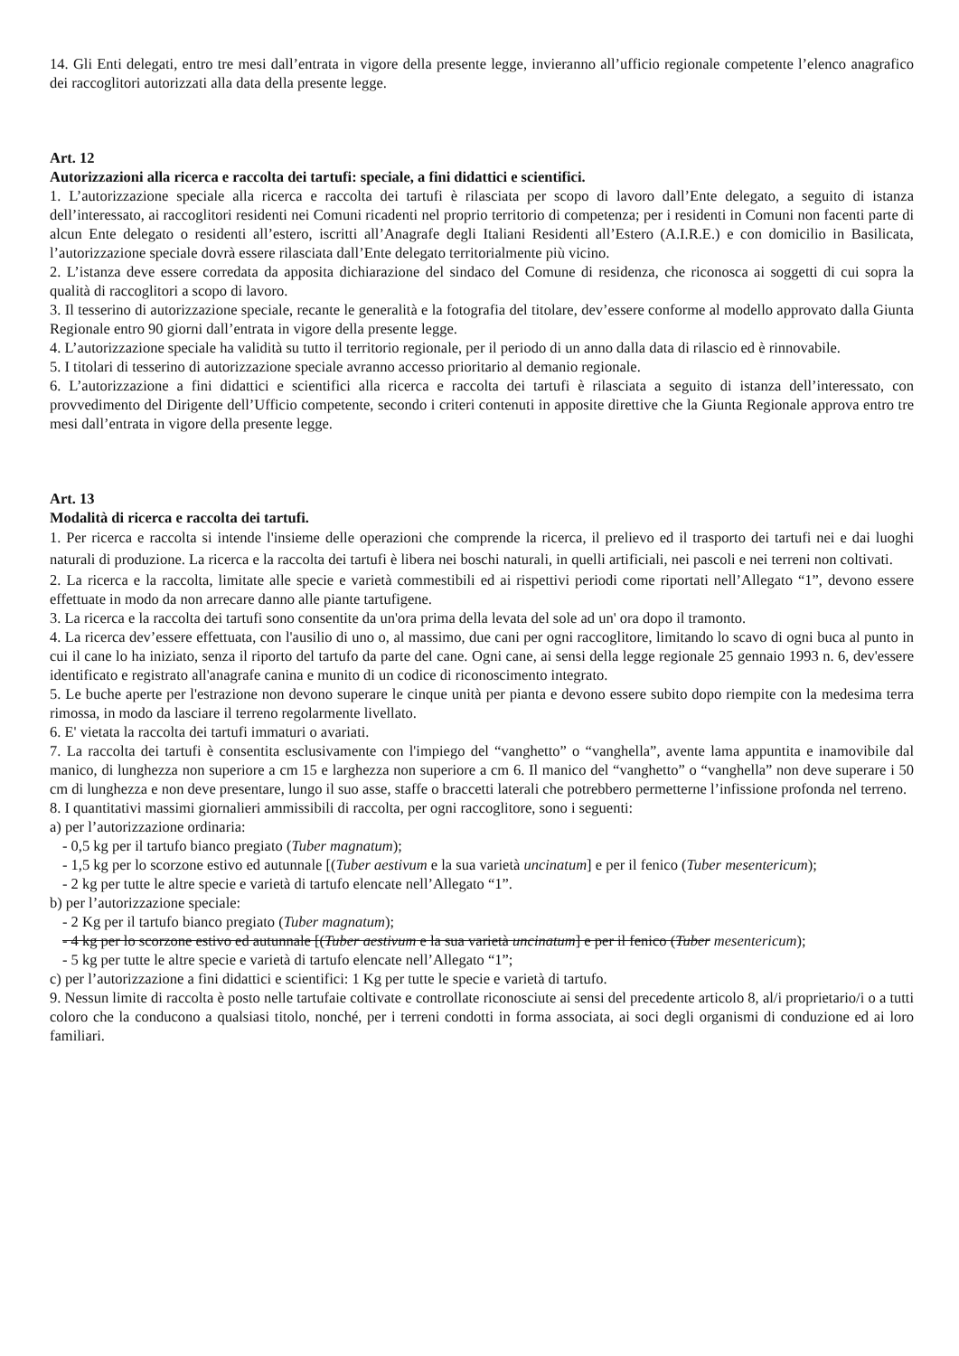14. Gli Enti delegati, entro tre mesi dall’entrata in vigore della presente legge, invieranno all’ufficio regionale competente l’elenco anagrafico dei raccoglitori autorizzati alla data della presente legge.
Art. 12
Autorizzazioni alla ricerca e raccolta dei tartufi: speciale, a fini didattici e scientifici.
1. L’autorizzazione speciale alla ricerca e raccolta dei tartufi è rilasciata per scopo di lavoro dall’Ente delegato, a seguito di istanza dell’interessato, ai raccoglitori residenti nei Comuni ricadenti nel proprio territorio di competenza; per i residenti in Comuni non facenti parte di alcun Ente delegato o residenti all’estero, iscritti all’Anagrafe degli Italiani Residenti all’Estero (A.I.R.E.) e con domicilio in Basilicata, l’autorizzazione speciale dovrà essere rilasciata dall’Ente delegato territorialmente più vicino.
2. L’istanza deve essere corredata da apposita dichiarazione del sindaco del Comune di residenza, che riconosca ai soggetti di cui sopra la qualità di raccoglitori a scopo di lavoro.
3. Il tesserino di autorizzazione speciale, recante le generalità e la fotografia del titolare, dev’essere conforme al modello approvato dalla Giunta Regionale entro 90 giorni dall’entrata in vigore della presente legge.
4. L’autorizzazione speciale ha validità su tutto il territorio regionale, per il periodo di un anno dalla data di rilascio ed è rinnovabile.
5. I titolari di tesserino di autorizzazione speciale avranno accesso prioritario al demanio regionale.
6. L’autorizzazione a fini didattici e scientifici alla ricerca e raccolta dei tartufi è rilasciata a seguito di istanza dell’interessato, con provvedimento del Dirigente dell’Ufficio competente, secondo i criteri contenuti in apposite direttive che la Giunta Regionale approva entro tre mesi dall’entrata in vigore della presente legge.
Art. 13
Modalità di ricerca e raccolta dei tartufi.
1. Per ricerca e raccolta si intende l'insieme delle operazioni che comprende la ricerca, il prelievo ed il trasporto dei tartufi nei e dai luoghi naturali di produzione. La ricerca e la raccolta dei tartufi è libera nei boschi naturali, in quelli artificiali, nei pascoli e nei terreni non coltivati.
2. La ricerca e la raccolta, limitate alle specie e varietà commestibili ed ai rispettivi periodi come riportati nell’Allegato “1”, devono essere effettuate in modo da non arrecare danno alle piante tartufigene.
3. La ricerca e la raccolta dei tartufi sono consentite da un'ora prima della levata del sole ad un' ora dopo il tramonto.
4. La ricerca dev’essere effettuata, con l'ausilio di uno o, al massimo, due cani per ogni raccoglitore, limitando lo scavo di ogni buca al punto in cui il cane lo ha iniziato, senza il riporto del tartufo da parte del cane. Ogni cane, ai sensi della legge regionale 25 gennaio 1993 n. 6, dev'essere identificato e registrato all'anagrafe canina e munito di un codice di riconoscimento integrato.
5. Le buche aperte per l'estrazione non devono superare le cinque unità per pianta e devono essere subito dopo riempite con la medesima terra rimossa, in modo da lasciare il terreno regolarmente livellato.
6. E' vietata la raccolta dei tartufi immaturi o avariati.
7. La raccolta dei tartufi è consentita esclusivamente con l'impiego del “vanghetto” o “vanghella”, avente lama appuntita e inamovibile dal manico, di lunghezza non superiore a cm 15 e larghezza non superiore a cm 6. Il manico del “vanghetto” o “vanghella” non deve superare i 50 cm di lunghezza e non deve presentare, lungo il suo asse, staffe o braccetti laterali che potrebbero permetterne l’infissione profonda nel terreno.
8. I quantitativi massimi giornalieri ammissibili di raccolta, per ogni raccoglitore, sono i seguenti:
a) per l’autorizzazione ordinaria:
- 0,5 kg per il tartufo bianco pregiato (Tuber magnatum);
- 1,5 kg per lo scorzone estivo ed autunnale [(Tuber aestivum e la sua varietà uncinatum] e per il fenico (Tuber mesentericum);
- 2 kg per tutte le altre specie e varietà di tartufo elencate nell’Allegato “1”.
b) per l’autorizzazione speciale:
- 2 Kg per il tartufo bianco pregiato (Tuber magnatum);
- 4 kg per lo scorzone estivo ed autunnale [(Tuber aestivum e la sua varietà uncinatum] e per il fenico (Tuber mesentericum);
- 5 kg per tutte le altre specie e varietà di tartufo elencate nell’Allegato “1”;
c) per l’autorizzazione a fini didattici e scientifici: 1 Kg per tutte le specie e varietà di tartufo.
9. Nessun limite di raccolta è posto nelle tartufaie coltivate e controllate riconosciute ai sensi del precedente articolo 8, al/i proprietario/i o a tutti coloro che la conducono a qualsiasi titolo, nonché, per i terreni condotti in forma associata, ai soci degli organismi di conduzione ed ai loro familiari.